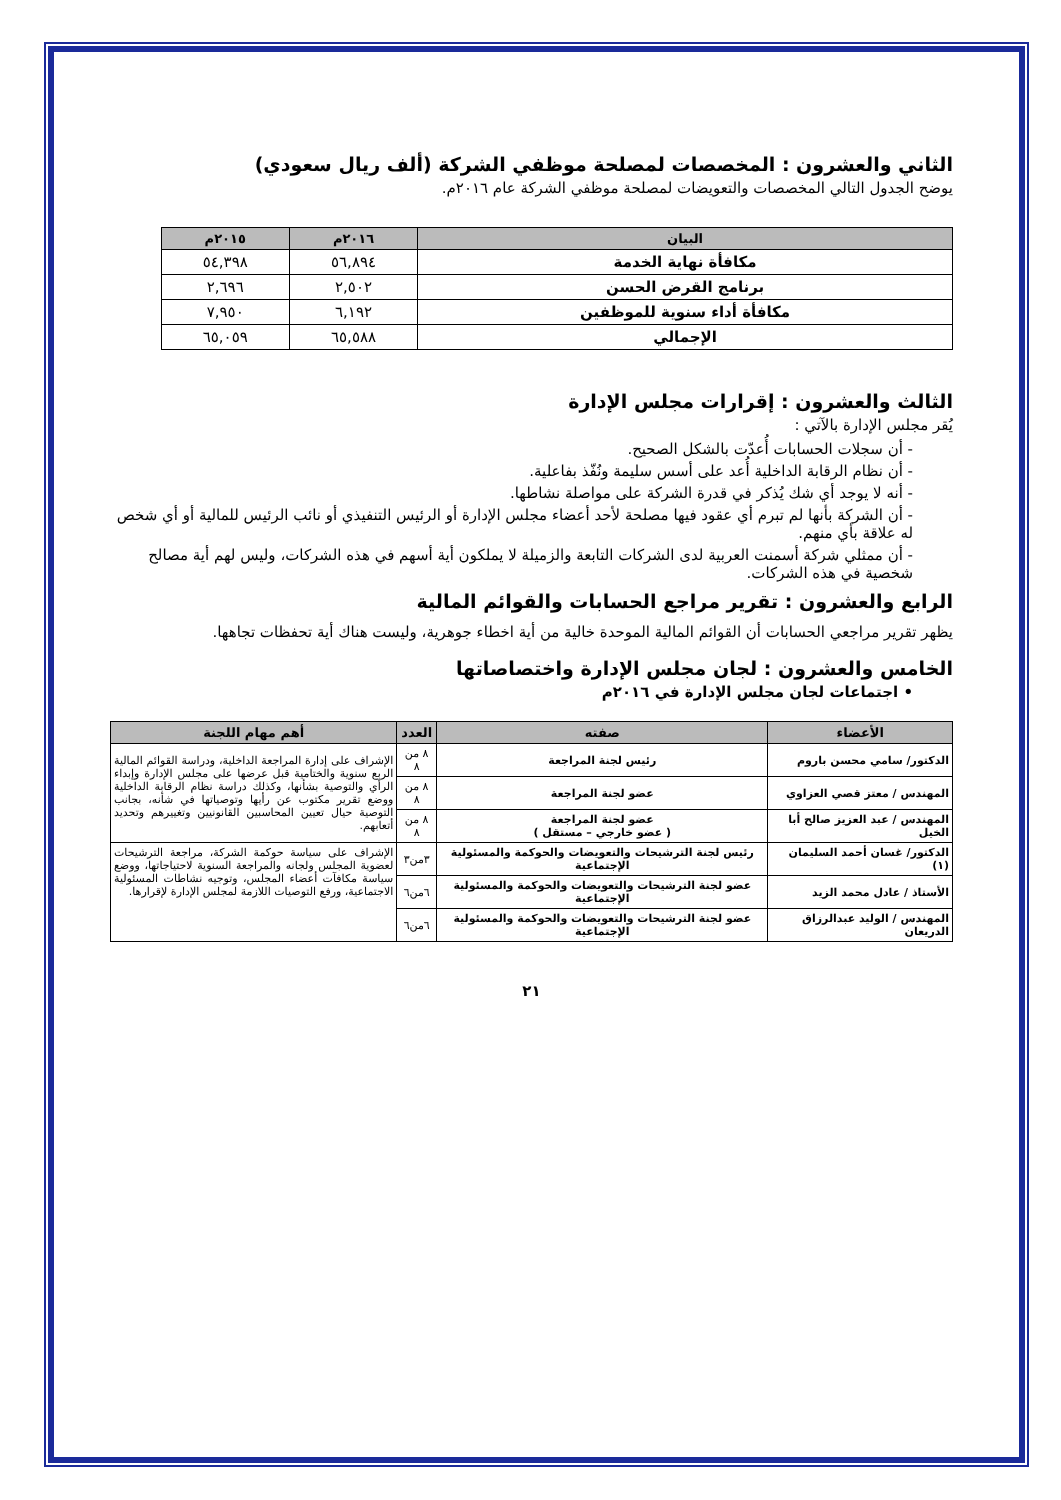الثاني والعشرون : المخصصات لمصلحة موظفي الشركة (ألف ريال سعودي)
يوضح الجدول التالي المخصصات والتعويضات لمصلحة موظفي الشركة عام ٢٠١٦م.
| البيان | ٢٠١٦م | ٢٠١٥م |
| --- | --- | --- |
| مكافأة نهاية الخدمة | ٥٦,٨٩٤ | ٥٤,٣٩٨ |
| برنامج القرض الحسن | ٢,٥٠٢ | ٢,٦٩٦ |
| مكافأة أداء سنوية للموظفين | ٦,١٩٢ | ٧,٩٥٠ |
| الإجمالي | ٦٥,٥٨٨ | ٦٥,٠٥٩ |
الثالث والعشرون : إقرارات مجلس الإدارة
يُقر مجلس الإدارة بالآتي :
- أن سجلات الحسابات أُعدّت بالشكل الصحيح.
- أن نظام الرقابة الداخلية أُعد على أسس سليمة ونُفّذ بفاعلية.
- أنه لا يوجد أي شك يُذكر في قدرة الشركة على مواصلة نشاطها.
- أن الشركة بأنها لم تبرم أي عقود فيها مصلحة لأحد أعضاء مجلس الإدارة أو الرئيس التنفيذي أو نائب الرئيس للمالية أو أي شخص له علاقة بأي منهم.
- أن ممثلي شركة أسمنت العربية لدى الشركات التابعة والزميلة لا يملكون أية أسهم في هذه الشركات، وليس لهم أية مصالح شخصية في هذه الشركات.
الرابع والعشرون : تقرير مراجع الحسابات والقوائم المالية
يظهر تقرير مراجعي الحسابات أن القوائم المالية الموحدة خالية من أية اخطاء جوهرية، وليست هناك أية تحفظات تجاهها.
الخامس والعشرون : لجان مجلس الإدارة واختصاصاتها
• اجتماعات لجان مجلس الإدارة في ٢٠١٦م
| الأعضاء | صفته | العدد | أهم مهام اللجنة |
| --- | --- | --- | --- |
| الدكتور/ سامي محسن باروم | رئيس لجنة المراجعة | ٨ من ٨ | الإشراف على إدارة المراجعة الداخلية، ودراسة القوائم المالية الربع سنوية والختامية قبل عرضها على مجلس الإدارة وإبداء الرأي والتوصية بشأنها، وكذلك دراسة نظام الرقابة الداخلية ووضع تقرير مكتوب عن رأيها وتوصياتها في شأنه، بجانب التوصية حيال تعيين المحاسبين القانونيين وتغييرهم وتحديد أتعابهم. |
| المهندس / معتز قصي العزاوي | عضو لجنة المراجعة | ٨ من ٨ | |
| المهندس / عبد العزيز صالح أبا الخيل | عضو لجنة المراجعة ( عضو خارجي – مستقل ) | ٨ من ٨ | |
| الدكتور/ غسان أحمد السليمان (١) | رئيس لجنة الترشيحات والتعويضات والحوكمة والمسئولية الإجتماعية | ٣من٣ | الإشراف على سياسة حوكمة الشركة، مراجعة الترشيحات لعضوية المجلس ولجانه والمراجعة السنوية لاحتياجاتها، ووضع سياسة مكافآت أعضاء المجلس، وتوجيه نشاطات المسئولية الاجتماعية، ورفع التوصيات اللازمة لمجلس الإدارة لإقرارها. |
| الأستاذ / عادل محمد الزيد | عضو لجنة الترشيحات والتعويضات والحوكمة والمسئولية الإجتماعية | ٦من٦ | |
| المهندس / الوليد عبدالرزاق الدريعان | عضو لجنة الترشيحات والتعويضات والحوكمة والمسئولية الإجتماعية | ٦من٦ | |
٢١